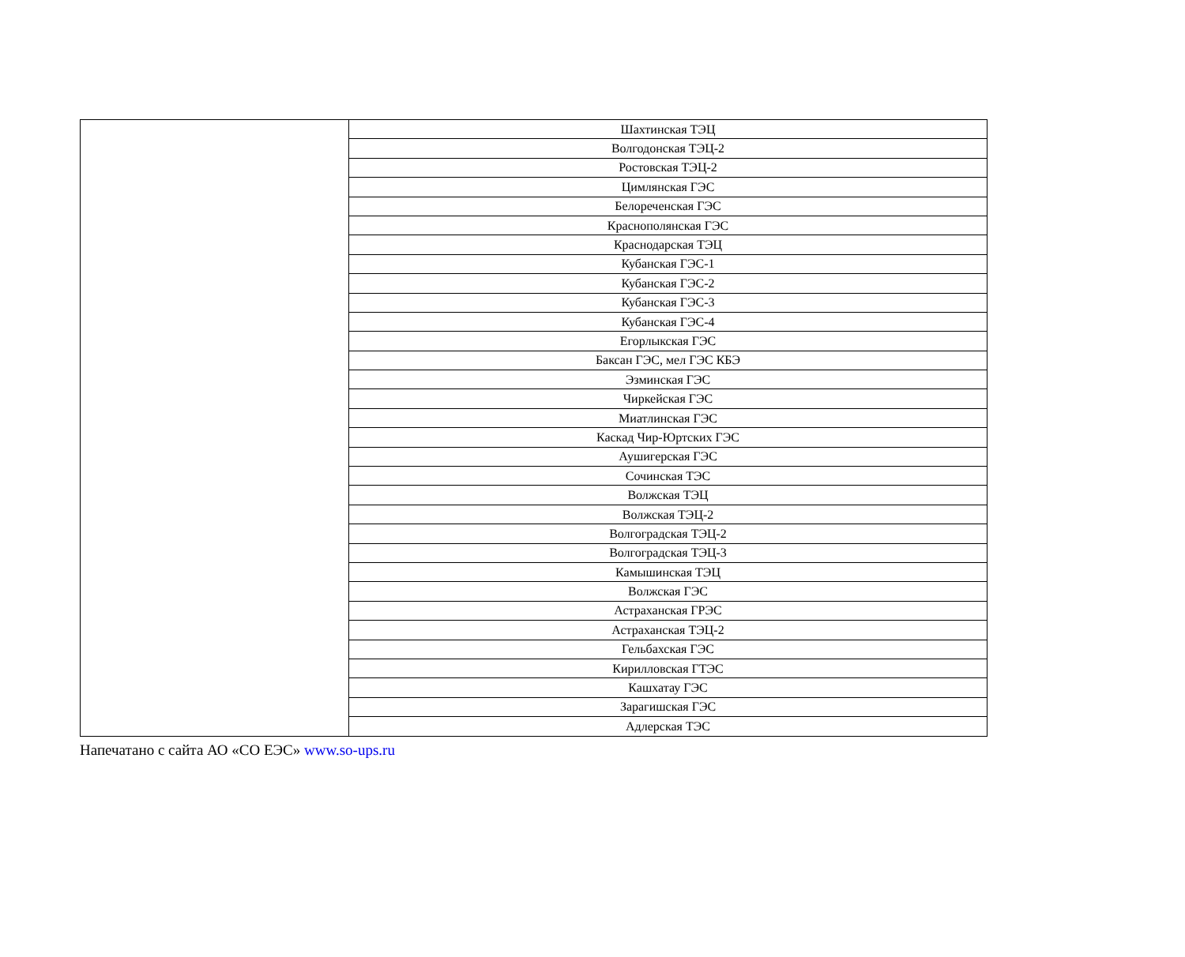| | Шахтинская ТЭЦ |
| | Волгодонская ТЭЦ-2 |
| | Ростовская ТЭЦ-2 |
| | Цимлянская ГЭС |
| | Белореченская ГЭС |
| | Краснополянская ГЭС |
| | Краснодарская ТЭЦ |
| | Кубанская ГЭС-1 |
| | Кубанская ГЭС-2 |
| | Кубанская ГЭС-3 |
| | Кубанская ГЭС-4 |
| | Егорлыкская ГЭС |
| | Баксан ГЭС, мел ГЭС КБЭ |
| | Эзминская ГЭС |
| | Чиркейская ГЭС |
| | Миатлинская ГЭС |
| | Каскад Чир-Юртских ГЭС |
| | Аушигерская ГЭС |
| | Сочинская ТЭС |
| | Волжская ТЭЦ |
| | Волжская ТЭЦ-2 |
| | Волгоградская ТЭЦ-2 |
| | Волгоградская ТЭЦ-3 |
| | Камышинская ТЭЦ |
| | Волжская ГЭС |
| | Астраханская ГРЭС |
| | Астраханская ТЭЦ-2 |
| | Гельбахская ГЭС |
| | Кирилловская ГТЭС |
| | Кашхатау ГЭС |
| | Зарагишская ГЭС |
| | Адлерская ТЭС |
Напечатано с сайта АО «СО ЕЭС» www.so-ups.ru